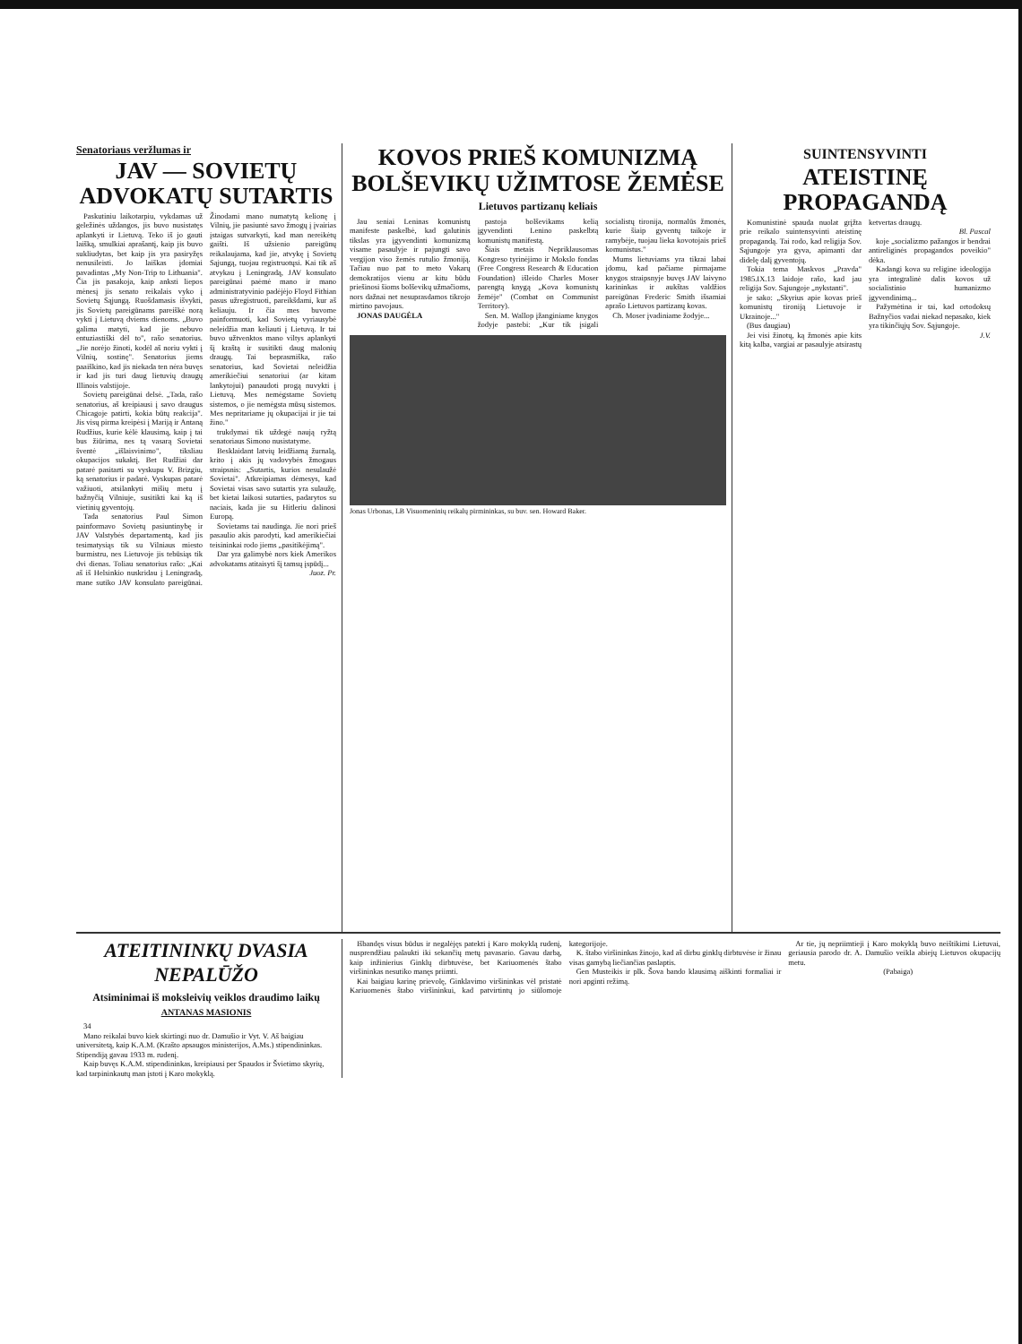Senatoriaus veržlumas ir
JAV — SOVIETŲ ADVOKATŲ SUTARTIS
Paskutiniu laikotarpiu, vykdamas už geležinės uždangos, jis buvo nusistatęs aplankyti ir Lietuvą. Teko iš jo gauti laišką, smulkiai aprašantį, kaip jis buvo sukliudytas, bet kaip jis yra pasiryžęs nenusileisti. Jo laiškas įdomiai pavadintas „My Non-Trip to Lithuania". Čia jis pasakoja, kaip anksti liepos mėnesį jis senato reikalais vyko į Sovietų Sąjungą. Ruošdamasis išvykti, jis Sovietų pareigūnams pareiškė norą vykti į Lietuvą dviems dienoms. „Buvo galima matyti, kad jie nebuvo entuziastiški dėl to", rašo senatorius. „Jie norėjo žinoti, kodėl aš noriu vykti į Vilnių, sostinę". Senatorius jiems paaiškino, kad jis niekada ten nėra buvęs ir kad jis turi daug lietuvių draugų Illinois valstijoje.
Sovietų pareigūnai delsė. „Tada, rašo senatorius, aš kreipiausi į savo draugus Chicagoje patirti, kokia būtų reakcija". Jis visų pirma kreipėsi į Mariją ir Antaną Rudžius, kurie kėlė klausimą, kaip į tai bus žiūrima, nes tą vasarą Sovietai šventė „išlaisvinimo", tiksliau okupacijos sukaktį. Bet Rudžiai dar patarė pasitarti su vyskupu V. Brizgiu, ką senatorius ir padarė. Vyskupas patarė važiuoti, atsilankyti mišių metu į bažnyčią Vilniuje, susitikti kai ką iš vietinių gyventojų.
Tada senatorius Paul Simon painformavo Sovietų pasiuntinybę ir JAV Valstybės departamentą, kad jis tesimatysiąs tik su Vilniaus miesto burmistru, nes Lietuvoje jis tebūsiąs tik dvi dienas. Toliau senatorius rašo: „Kai aš iš Helsinkio nuskridau į Leningradą, mane sutiko JAV konsulato pareigūnai. Žinodami mano numatytą kelionę į Vilnių, jie pasiuntė savo žmogų į įvairias įstaigas sutvarkyti, kad man nereikėtų gaišti. Iš užsienio pareigūnų reikalaujama, kad jie, atvykę į Sovietų Sąjungą, tuojau registruotųsi. Kai tik aš atvykau į Leningradą, JAV konsulato pareigūnai paėmė mano ir mano administratyvinio padėjėjo Floyd Fithian pasus užregistruoti, pareikšdami, kur aš keliauju. Ir čia mes buvome painformuoti, kad Sovietų vyriausybė neleidžia man keliauti į Lietuvą. Ir tai buvo užtvenktos mano viltys aplankyti šį kraštą ir susitikti daug malonių draugų. Tai beprasmiška, rašo senatorius, kad Sovietai neleidžia amerikiečiui senatoriui (ar kitam lankytojui) panaudoti progą nuvykti į Lietuvą. Mes nemėgstame Sovietų sistemos, o jie nemėgsta mūsų sistemos. Mes nepritariame jų okupacijai ir jie tai žino."
trukdymai tik uždegė naują ryžtą senatoriaus Simono nusistatyme.
Besklaidant latvių leidžiamą žurnalą, krito į akis jų vadovybės žmogaus straipsnis: „Sutartis, kurios nesulaužė Sovietai". Atkreipiamas dėmesys, kad Sovietai visas savo sutartis yra sulaužę, bet kietai laikosi sutarties, padarytos su naciais, kada jie su Hitleriu dalinosi Europą.
Sovietams tai naudinga. Jie nori prieš pasaulio akis parodyti, kad amerikiečiai teisininkai rodo jiems „pasitikėjimą".
Dar yra galimybė nors kiek Amerikos advokatams atitaisyti šį tamsų įspūdį...
Juoz. Pr.
KOVOS PRIEŠ KOMUNIZMĄ BOLŠEVIKŲ UŽIMTOSE ŽEMĖSE
Lietuvos partizanų keliais
Jau seniai Leninas komunistų manifeste paskelbė, kad galutinis tikslas yra įgyvendinti komunizmą visame pasaulyje ir pajungti savo vergijon viso žemės rutulio žmoniją. Tačiau nuo pat to meto Vakarų demokratijos vienu ar kitu būdu priešinosi šioms bolševikų užmačioms, nors dažnai net nesuprasdamos tikrojo mirtino pavojaus.
JONAS DAUGĖLA
pastoja bolševikams kelią įgyvendinti Lenino paskelbtą komunistų manifestą.
Šiais metais Nepriklausomas Kongreso tyrinėjimo ir Mokslo fondas (Free Congress Research & Education Foundation) išleido Charles Moser parengtą knygą „Kova komunistų žemėje" (Combat on Communist Territory).
Sen. M. Wallop įžanginiame knygos žodyje pastebi: „Kur tik įsigali socialistų tironija, normalūs žmonės, kurie šiaip gyventų taikoje ir ramybėje, tuojau lieka kovotojais prieš komunistus."
Mums lietuviams yra tikrai labai įdomu, kad pačiame pirmajame knygos straipsnyje buvęs JAV laivyno karininkas ir aukštas valdžios pareigūnas Frederic Smith išsamiai aprašo Lietuvos partizanų kovas.
Ch. Moser įvadiniame žodyje...
Jonas Urbonas, LB Visuomeninių reikalų pirmininkas, su buv. sen. Howard Baker.
SUINTENSYVINTI
ATEISTINĘ PROPAGANDĄ
Komunistinė spauda nuolat grįžta prie reikalo suintensyvinti ateistinę propagandą. Tai rodo, kad religija Sov. Sąjungoje yra gyva, apimanti dar didelę dalį gyventojų.
Tokia tema Maskvos „Pravda" 1985.IX.13 laidoje rašo, kad jau religija Sov. Sąjungoje „nykstanti".
je sako: „Skyrius apie kovas prieš komunistų tironiją Lietuvoje ir Ukrainoje..."
(Bus daugiau)
Jei visi žinotų, ką žmonės apie kits kitą kalba, vargiai ar pasaulyje atsirastų ketvertas draugų.
Bl. Pascal
koje „socializmo pažangos ir bendrai antireliginės propagandos poveikio" dėka.
Kadangi kova su religine ideologija yra integralinė dalis kovos už socialistinio humanizmo įgyvendinimą...
Pažymėtina ir tai, kad ortodoksų Bažnyčios vadai niekad nepasako, kiek yra tikinčiųjų Sov. Sąjungoje.
J.V.
ATEITININKŲ DVASIA NEPALŪŽO
Atsiminimai iš moksleivių veiklos draudimo laikų
ANTANAS MASIONIS
34
Mano reikalai buvo kiek skirtingi nuo dr. Damušio ir Vyt. V. Aš baigiau universitetą, kaip K.A.M. (Krašto apsaugos ministerijos, A.Ms.) stipendininkas. Stipendiją gavau 1933 m. rudenį.
Kaip buvęs K.A.M. stipendininkas, kreipiausi per Spaudos ir Švietimo skyrių, kad tarpininkautų man įstoti į Karo mokyklą.
Išbandęs visus būdus ir negalėjęs patekti į Karo mokyklą rudenį, nusprendžiau palaukti iki sekančių metų pavasario. Gavau darbą, kaip inžinierius Ginklų dirbtuvėse, bet Kariuomenės štabo viršininkas nesutiko manęs priimti.
Kai baigiau karinę prievolę, Ginklavimo viršininkas vėl pristatė Kariuomenės štabo viršininkui, kad patvirtintų jo siūlomoje kategorijoje.
K. štabo viršininkas žinojo, kad aš dirbu ginklų dirbtuvėse ir žinau visas gamybą liečiančias paslaptis.
Gen Musteikis ir plk. Šova bando klausimą aiškinti formaliai ir nori apginti režimą.
Ar tie, jų nepriimtieji į Karo mokyklą buvo neištikimi Lietuvai, geriausia parodo dr. A. Damušio veikla abiejų Lietuvos okupacijų metu.
(Pabaiga)